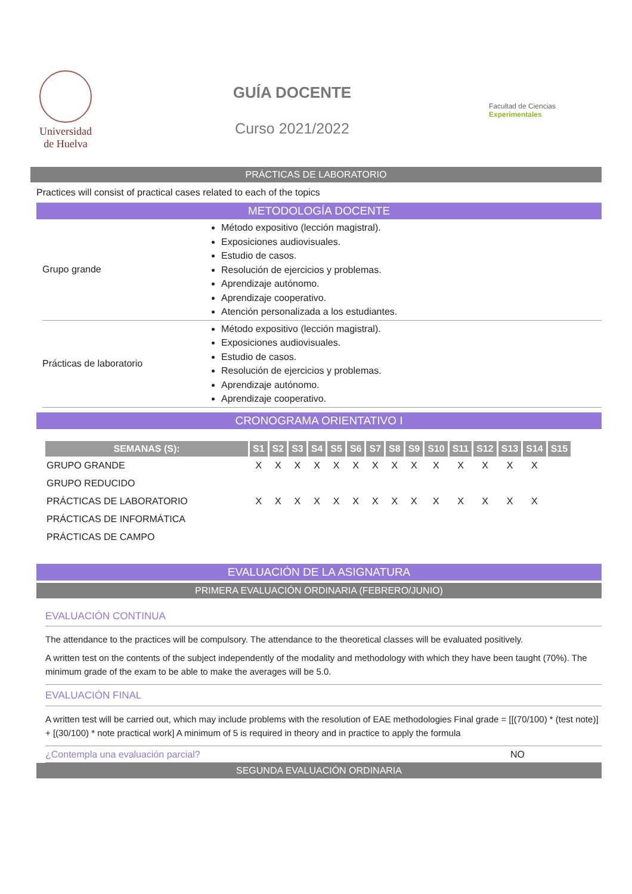Universidad
de Huelva
GUÍA DOCENTE
Curso 2021/2022
Facultad de Ciencias Experimentales
PRÁCTICAS DE LABORATORIO
Practices will consist of practical cases related to each of the topics
METODOLOGÍA DOCENTE
| Grupo grande | Método expositivo (lección magistral). Exposiciones audiovisuales. Estudio de casos. Resolución de ejercicios y problemas. Aprendizaje autónomo. Aprendizaje cooperativo. Atención personalizada a los estudiantes. |
| Prácticas de laboratorio | Método expositivo (lección magistral). Exposiciones audiovisuales. Estudio de casos. Resolución de ejercicios y problemas. Aprendizaje autónomo. Aprendizaje cooperativo. |
CRONOGRAMA ORIENTATIVO I
| SEMANAS (S): | S1 | S2 | S3 | S4 | S5 | S6 | S7 | S8 | S9 | S10 | S11 | S12 | S13 | S14 | S15 |
| --- | --- | --- | --- | --- | --- | --- | --- | --- | --- | --- | --- | --- | --- | --- | --- |
| GRUPO GRANDE | X | X | X | X | X | X | X | X | X | X | X | X | X | X | |
| GRUPO REDUCIDO | | | | | | | | | | | | | | | |
| PRÁCTICAS DE LABORATORIO | X | X | X | X | X | X | X | X | X | X | X | X | X | X | |
| PRÁCTICAS DE INFORMÁTICA | | | | | | | | | | | | | | | |
| PRÁCTICAS DE CAMPO | | | | | | | | | | | | | | | |
EVALUACIÓN DE LA ASIGNATURA
PRIMERA EVALUACIÓN ORDINARIA (FEBRERO/JUNIO)
EVALUACIÓN CONTINUA
The attendance to the practices will be compulsory. The attendance to the theoretical classes will be evaluated positively.
A written test on the contents of the subject independently of the modality and methodology with which they have been taught (70%). The minimum grade of the exam to be able to make the averages will be 5.0.
EVALUACIÓN FINAL
A written test will be carried out, which may include problems with the resolution of EAE methodologies Final grade = [[(70/100) * (test note)] + [(30/100) * note practical work] A minimum of 5 is required in theory and in practice to apply the formula
¿Contempla una evaluación parcial? NO
SEGUNDA EVALUACIÓN ORDINARIA